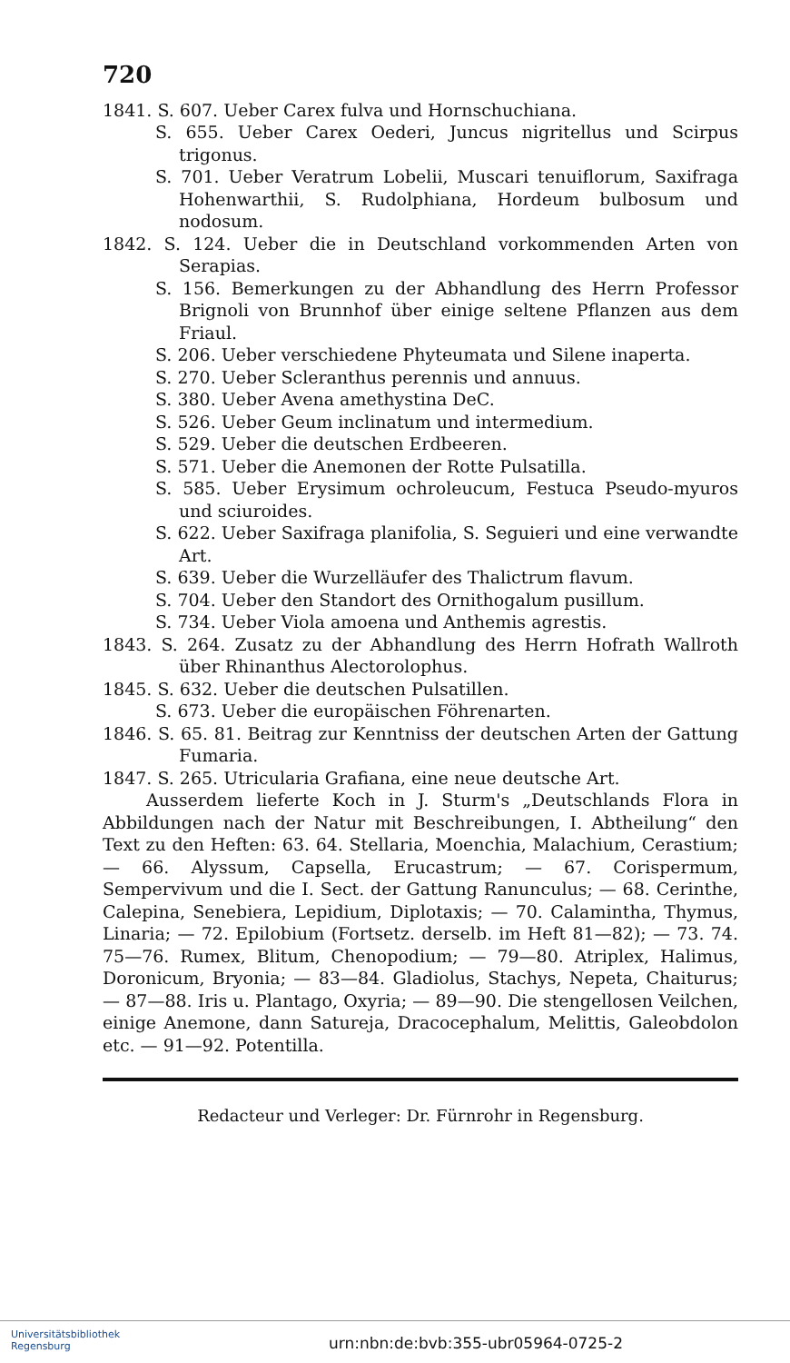720
1841. S. 607. Ueber Carex fulva und Hornschuchiana.
S. 655. Ueber Carex Oederi, Juncus nigritellus und Scirpus trigonus.
S. 701. Ueber Veratrum Lobelii, Muscari tenuiflorum, Saxifraga Hohenwarthii, S. Rudolphiana, Hordeum bulbosum und nodosum.
1842. S. 124. Ueber die in Deutschland vorkommenden Arten von Serapias.
S. 156. Bemerkungen zu der Abhandlung des Herrn Professor Brignoli von Brunnhof über einige seltene Pflanzen aus dem Friaul.
S. 206. Ueber verschiedene Phyteumata und Silene inaperta.
S. 270. Ueber Scleranthus perennis und annuus.
S. 380. Ueber Avena amethystina DeC.
S. 526. Ueber Geum inclinatum und intermedium.
S. 529. Ueber die deutschen Erdbeeren.
S. 571. Ueber die Anemonen der Rotte Pulsatilla.
S. 585. Ueber Erysimum ochroleucum, Festuca Pseudo-myuros und sciuroides.
S. 622. Ueber Saxifraga planifolia, S. Seguieri und eine verwandte Art.
S. 639. Ueber die Wurzelläufer des Thalictrum flavum.
S. 704. Ueber den Standort des Ornithogalum pusillum.
S. 734. Ueber Viola amoena und Anthemis agrestis.
1843. S. 264. Zusatz zu der Abhandlung des Herrn Hofrath Wallroth über Rhinanthus Alectorolophus.
1845. S. 632. Ueber die deutschen Pulsatillen.
S. 673. Ueber die europäischen Föhrenarten.
1846. S. 65. 81. Beitrag zur Kenntniss der deutschen Arten der Gattung Fumaria.
1847. S. 265. Utricularia Grafiana, eine neue deutsche Art.
Ausserdem lieferte Koch in J. Sturm's „Deutschlands Flora in Abbildungen nach der Natur mit Beschreibungen, I. Abtheilung“ den Text zu den Heften: 63. 64. Stellaria, Moenchia, Malachium, Cerastium; — 66. Alyssum, Capsella, Erucastrum; — 67. Corispermum, Sempervivum und die I. Sect. der Gattung Ranunculus; — 68. Cerinthe, Calepina, Senebiera, Lepidium, Diplotaxis; — 70. Calamintha, Thymus, Linaria; — 72. Epilobium (Fortsetz. derselb. im Heft 81—82); — 73. 74. 75—76. Rumex, Blitum, Chenopodium; — 79—80. Atriplex, Halimus, Doronicum, Bryonia; — 83—84. Gladiolus, Stachys, Nepeta, Chaiturus; — 87—88. Iris u. Plantago, Oxyria; — 89—90. Die stengellosen Veilchen, einige Anemone, dann Satureja, Dracocephalum, Melittis, Galeobdolon etc. — 91—92. Potentilla.
Redacteur und Verleger: Dr. Fürnrohr in Regensburg.
Universitätsbibliothek
Regensburg
urn:nbn:de:bvb:355-ubr05964-0725-2